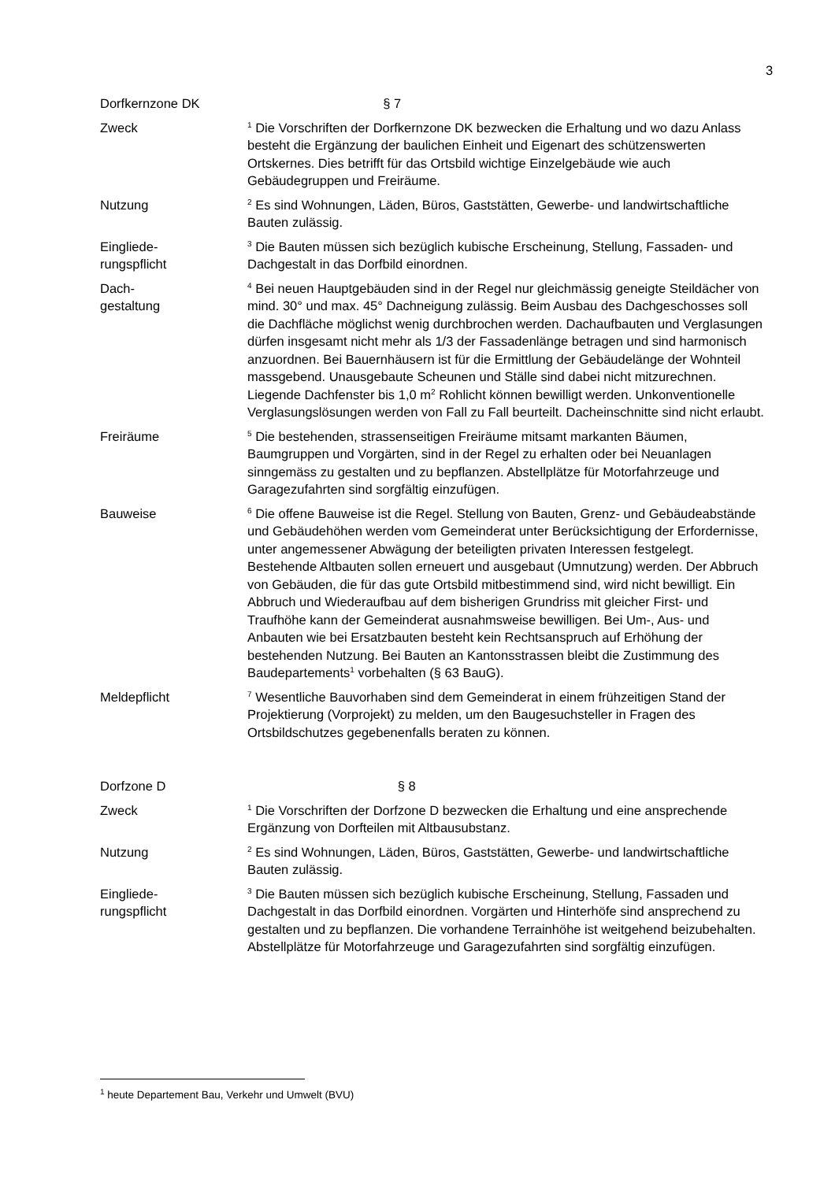3
Dorfkernzone DK § 7
Zweck
<sup>1</sup> Die Vorschriften der Dorfkernzone DK bezwecken die Erhaltung und wo dazu Anlass besteht die Ergänzung der baulichen Einheit und Eigenart des schützenswerten Ortskernes. Dies betrifft für das Ortsbild wichtige Einzelgebäude wie auch Gebäudegruppen und Freiräume.
Nutzung
<sup>2</sup> Es sind Wohnungen, Läden, Büros, Gaststätten, Gewerbe- und landwirtschaftliche Bauten zulässig.
Eingliede-
rungspflicht
<sup>3</sup> Die Bauten müssen sich bezüglich kubische Erscheinung, Stellung, Fassaden- und Dachgestalt in das Dorfbild einordnen.
Dach-
gestaltung
<sup>4</sup> Bei neuen Hauptgebäuden sind in der Regel nur gleichmässig geneigte Steildächer von mind. 30° und max. 45° Dachneigung zulässig. Beim Ausbau des Dachgeschosses soll die Dachfläche möglichst wenig durchbrochen werden. Dachaufbauten und Verglasungen dürfen insgesamt nicht mehr als 1/3 der Fassadenlänge betragen und sind harmonisch anzuordnen. Bei Bauernhäusern ist für die Ermittlung der Gebäudelänge der Wohnteil massgebend. Unausgebaute Scheunen und Ställe sind dabei nicht mitzurechnen. Liegende Dachfenster bis 1,0 m<sup>2</sup> Rohlicht können bewilligt werden. Unkonventionelle Verglasungslösungen werden von Fall zu Fall beurteilt. Dacheinschnitte sind nicht erlaubt.
Freiräume
<sup>5</sup> Die bestehenden, strassenseitigen Freiräume mitsamt markanten Bäumen, Baumgruppen und Vorgärten, sind in der Regel zu erhalten oder bei Neuanlagen sinngemäss zu gestalten und zu bepflanzen. Abstellplätze für Motorfahrzeuge und Garagezufahrten sind sorgfältig einzufügen.
Bauweise
<sup>6</sup> Die offene Bauweise ist die Regel. Stellung von Bauten, Grenz- und Gebäudeabstände und Gebäudehöhen werden vom Gemeinderat unter Berücksichtigung der Erfordernisse, unter angemessener Abwägung der beteiligten privaten Interessen festgelegt. Bestehende Altbauten sollen erneuert und ausgebaut (Umnutzung) werden. Der Abbruch von Gebäuden, die für das gute Ortsbild mitbestimmend sind, wird nicht bewilligt. Ein Abbruch und Wiederaufbau auf dem bisherigen Grundriss mit gleicher First- und Traufhöhe kann der Gemeinderat ausnahmsweise bewilligen. Bei Um-, Aus- und Anbauten wie bei Ersatzbauten besteht kein Rechtsanspruch auf Erhöhung der bestehenden Nutzung. Bei Bauten an Kantonsstrassen bleibt die Zustimmung des Baudepartements<sup>1</sup> vorbehalten (§ 63 BauG).
Meldepflicht
<sup>7</sup> Wesentliche Bauvorhaben sind dem Gemeinderat in einem frühzeitigen Stand der Projektierung (Vorprojekt) zu melden, um den Baugesuchsteller in Fragen des Ortsbildschutzes gegebenenfalls beraten zu können.
Dorfzone D § 8
Zweck
<sup>1</sup> Die Vorschriften der Dorfzone D bezwecken die Erhaltung und eine ansprechende Ergänzung von Dorfteilen mit Altbausubstanz.
Nutzung
<sup>2</sup> Es sind Wohnungen, Läden, Büros, Gaststätten, Gewerbe- und landwirtschaftliche Bauten zulässig.
Eingliede-
rungspflicht
<sup>3</sup> Die Bauten müssen sich bezüglich kubische Erscheinung, Stellung, Fassaden und Dachgestalt in das Dorfbild einordnen. Vorgärten und Hinterhöfe sind ansprechend zu gestalten und zu bepflanzen. Die vorhandene Terrainhöhe ist weitgehend beizubehalten. Abstellplätze für Motorfahrzeuge und Garagezufahrten sind sorgfältig einzufügen.
<sup>1</sup> heute Departement Bau, Verkehr und Umwelt (BVU)